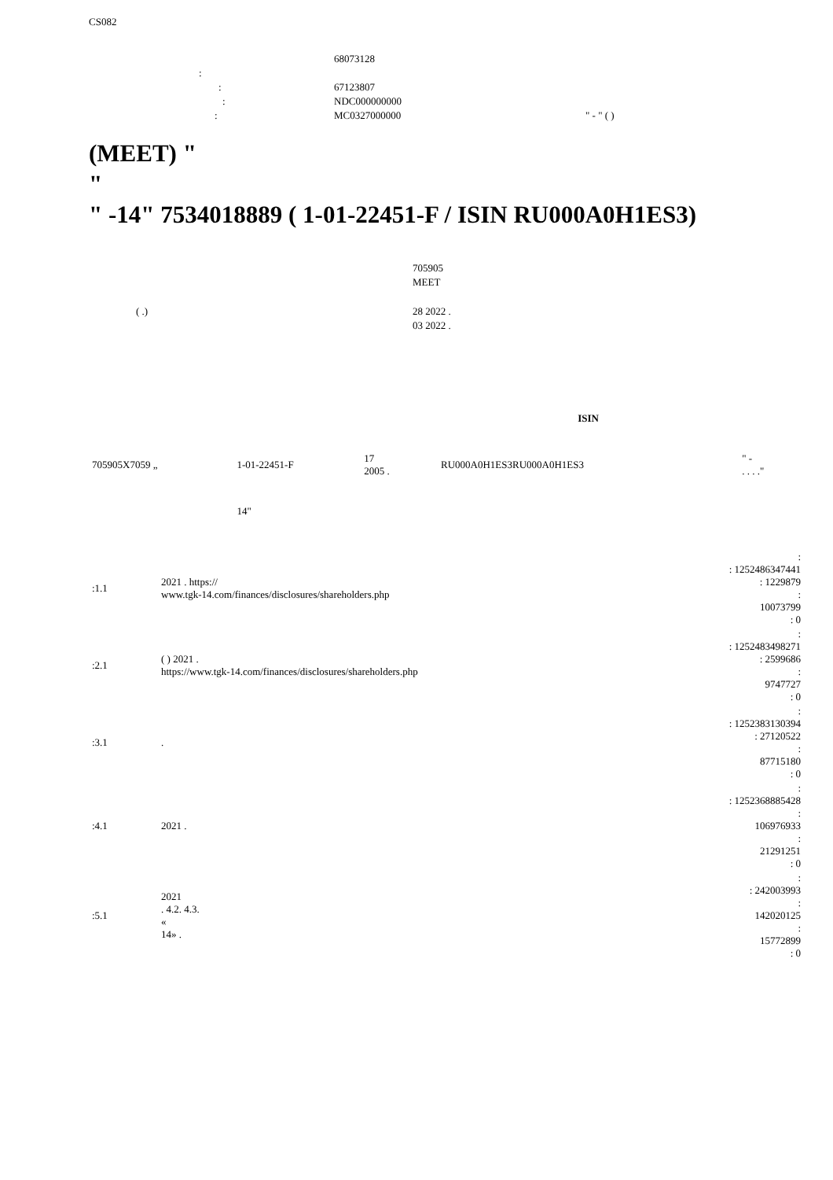CS082
| | 68073128 | |
| : | | |
| : | 67123807 | |
| : | NDC000000000 | |
| : | MC0327000000 | " - " ( ) |
(MEET) "
"
" -14" 7534018889 ( 1-01-22451-F / ISIN RU000A0H1ES3)
| | 705905 |
| | MEET |
| ( .) | 28 2022 . |
| | 03 2022 . |
| | | | | ISIN | |
| --- | --- | --- | --- | --- | --- |
| 705905X7059 „ | 1-01-22451-F | 17 2005 . | | RU000A0H1ES3RU000A0H1ES3 | " - . . . ." |
| | 14" | | | | |
| :1.1 | 2021 . https:// www.tgk-14.com/finances/disclosures/shareholders.php | : : 1252486347441 : 1229879 : 10073799 : 0 |
| :2.1 | ( ) 2021 . https://www.tgk-14.com/finances/disclosures/shareholders.php | : : 1252483498271 : 2599686 : 9747727 : 0 |
| :3.1 | . | : : 1252383130394 : 27120522 : 87715180 : 0 |
| :4.1 | 2021 . | : : 1252368885428 : 106976933 : 21291251 : 0 |
| :5.1 | 2021 . 4.2. 4.3. « 14» . | : : 242003993 : 142020125 : 15772899 : 0 |